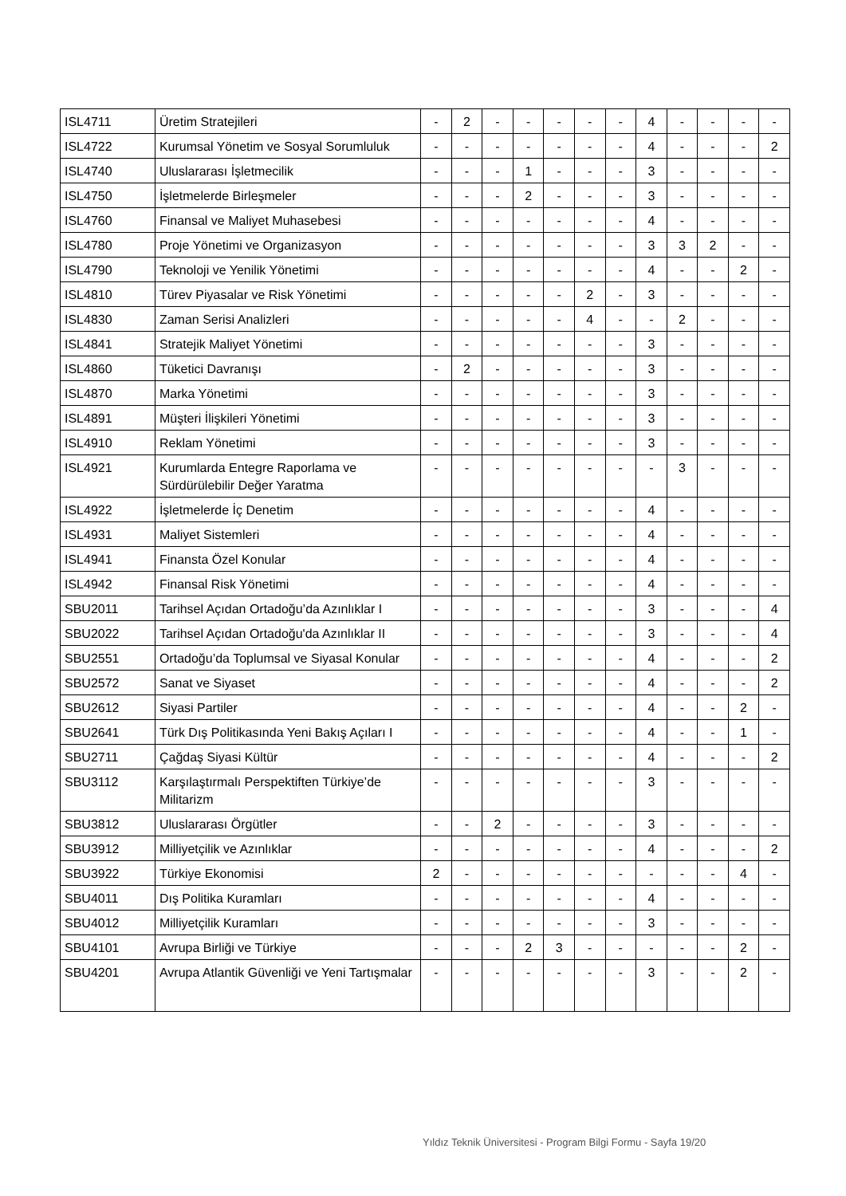| ISL4711 | Üretim Stratejileri | - | 2 | - | - | - | - | - | 4 | - | - | - | - |
| ISL4722 | Kurumsal Yönetim ve Sosyal Sorumluluk | - | - | - | - | - | - | - | 4 | - | - | - | 2 |
| ISL4740 | Uluslararası İşletmecilik | - | - | - | 1 | - | - | - | 3 | - | - | - | - |
| ISL4750 | İşletmelerde Birleşmeler | - | - | - | 2 | - | - | - | 3 | - | - | - | - |
| ISL4760 | Finansal ve Maliyet Muhasebesi | - | - | - | - | - | - | - | 4 | - | - | - | - |
| ISL4780 | Proje Yönetimi ve Organizasyon | - | - | - | - | - | - | - | 3 | 3 | 2 | - | - |
| ISL4790 | Teknoloji ve Yenilik Yönetimi | - | - | - | - | - | - | - | 4 | - | - | 2 | - |
| ISL4810 | Türev Piyasalar ve Risk Yönetimi | - | - | - | - | - | 2 | - | 3 | - | - | - | - |
| ISL4830 | Zaman Serisi Analizleri | - | - | - | - | - | 4 | - | - | 2 | - | - | - |
| ISL4841 | Stratejik Maliyet Yönetimi | - | - | - | - | - | - | - | 3 | - | - | - | - |
| ISL4860 | Tüketici Davranışı | - | 2 | - | - | - | - | - | 3 | - | - | - | - |
| ISL4870 | Marka Yönetimi | - | - | - | - | - | - | - | 3 | - | - | - | - |
| ISL4891 | Müşteri İlişkileri Yönetimi | - | - | - | - | - | - | - | 3 | - | - | - | - |
| ISL4910 | Reklam Yönetimi | - | - | - | - | - | - | - | 3 | - | - | - | - |
| ISL4921 | Kurumlarda Entegre Raporlama ve Sürdürülebilir Değer Yaratma | - | - | - | - | - | - | - | - | 3 | - | - | - |
| ISL4922 | İşletmelerde İç Denetim | - | - | - | - | - | - | - | 4 | - | - | - | - |
| ISL4931 | Maliyet Sistemleri | - | - | - | - | - | - | - | 4 | - | - | - | - |
| ISL4941 | Finansta Özel Konular | - | - | - | - | - | - | - | 4 | - | - | - | - |
| ISL4942 | Finansal Risk Yönetimi | - | - | - | - | - | - | - | 4 | - | - | - | - |
| SBU2011 | Tarihsel Açıdan Ortadoğu’da Azınlıklar I | - | - | - | - | - | - | - | 3 | - | - | - | 4 |
| SBU2022 | Tarihsel Açıdan Ortadoğu'da Azınlıklar II | - | - | - | - | - | - | - | 3 | - | - | - | 4 |
| SBU2551 | Ortadoğu’da Toplumsal ve Siyasal Konular | - | - | - | - | - | - | - | 4 | - | - | - | 2 |
| SBU2572 | Sanat ve Siyaset | - | - | - | - | - | - | - | 4 | - | - | - | 2 |
| SBU2612 | Siyasi Partiler | - | - | - | - | - | - | - | 4 | - | - | 2 | - |
| SBU2641 | Türk Dış Politikasında Yeni Bakış Açıları I | - | - | - | - | - | - | - | 4 | - | - | 1 | - |
| SBU2711 | Çağdaş Siyasi Kültür | - | - | - | - | - | - | - | 4 | - | - | - | 2 |
| SBU3112 | Karşılaştırmalı Perspektiften Türkiye’de Militarizm | - | - | - | - | - | - | - | 3 | - | - | - | - |
| SBU3812 | Uluslararası Örgütler | - | - | 2 | - | - | - | - | 3 | - | - | - | - |
| SBU3912 | Milliyetçilik ve Azınlıklar | - | - | - | - | - | - | - | 4 | - | - | - | 2 |
| SBU3922 | Türkiye Ekonomisi | 2 | - | - | - | - | - | - | - | - | - | 4 | - |
| SBU4011 | Dış Politika Kuramları | - | - | - | - | - | - | - | 4 | - | - | - | - |
| SBU4012 | Milliyetçilik Kuramları | - | - | - | - | - | - | - | 3 | - | - | - | - |
| SBU4101 | Avrupa Birliği ve Türkiye | - | - | - | 2 | 3 | - | - | - | - | - | 2 | - |
| SBU4201 | Avrupa Atlantik Güvenliği ve Yeni Tartışmalar | - | - | - | - | - | - | - | 3 | - | - | 2 | - |
Yıldız Teknik Üniversitesi - Program Bilgi Formu - Sayfa 19/20